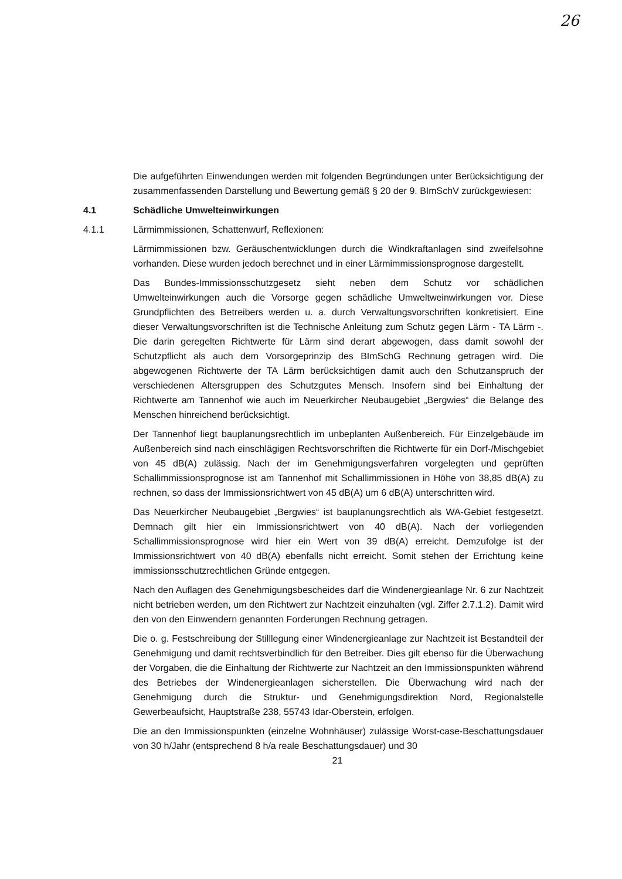26
Die aufgeführten Einwendungen werden mit folgenden Begründungen unter Berücksichtigung der zusammenfassenden Darstellung und Bewertung gemäß § 20 der 9. BImSchV zurückgewiesen:
4.1 Schädliche Umwelteinwirkungen
4.1.1 Lärmimmissionen, Schattenwurf, Reflexionen:
Lärmimmissionen bzw. Geräuschentwicklungen durch die Windkraftanlagen sind zweifelsohne vorhanden. Diese wurden jedoch berechnet und in einer Lärmimmissionsprognose dargestellt.
Das Bundes-Immissionsschutzgesetz sieht neben dem Schutz vor schädlichen Umwelteinwirkungen auch die Vorsorge gegen schädliche Umweltweinwirkungen vor. Diese Grundpflichten des Betreibers werden u. a. durch Verwaltungsvorschriften konkretisiert. Eine dieser Verwaltungsvorschriften ist die Technische Anleitung zum Schutz gegen Lärm - TA Lärm -. Die darin geregelten Richtwerte für Lärm sind derart abgewogen, dass damit sowohl der Schutzpflicht als auch dem Vorsorgeprinzip des BImSchG Rechnung getragen wird. Die abgewogenen Richtwerte der TA Lärm berücksichtigen damit auch den Schutzanspruch der verschiedenen Altersgruppen des Schutzgutes Mensch. Insofern sind bei Einhaltung der Richtwerte am Tannenhof wie auch im Neuerkircher Neubaugebiet „Bergwies“ die Belange des Menschen hinreichend berücksichtigt.
Der Tannenhof liegt bauplanungsrechtlich im unbeplanten Außenbereich. Für Einzelgebäude im Außenbereich sind nach einschlägigen Rechtsvorschriften die Richtwerte für ein Dorf-/Mischgebiet von 45 dB(A) zulässig. Nach der im Genehmigungsverfahren vorgelegten und geprüften Schallimmissionsprognose ist am Tannenhof mit Schallimmissionen in Höhe von 38,85 dB(A) zu rechnen, so dass der Immissionsrichtwert von 45 dB(A) um 6 dB(A) unterschritten wird.
Das Neuerkircher Neubaugebiet „Bergwies“ ist bauplanungsrechtlich als WA-Gebiet festgesetzt. Demnach gilt hier ein Immissionsrichtwert von 40 dB(A). Nach der vorliegenden Schallimmissionsprognose wird hier ein Wert von 39 dB(A) erreicht. Demzufolge ist der Immissionsrichtwert von 40 dB(A) ebenfalls nicht erreicht. Somit stehen der Errichtung keine immissionsschutzrechtlichen Gründe entgegen.
Nach den Auflagen des Genehmigungsbescheides darf die Windenergieanlage Nr. 6 zur Nachtzeit nicht betrieben werden, um den Richtwert zur Nachtzeit einzuhalten (vgl. Ziffer 2.7.1.2). Damit wird den von den Einwendern genannten Forderungen Rechnung getragen.
Die o. g. Festschreibung der Stilllegung einer Windenergieanlage zur Nachtzeit ist Bestandteil der Genehmigung und damit rechtsverbindlich für den Betreiber. Dies gilt ebenso für die Überwachung der Vorgaben, die die Einhaltung der Richtwerte zur Nachtzeit an den Immissionspunkten während des Betriebes der Windenergieanlagen sicherstellen. Die Überwachung wird nach der Genehmigung durch die Struktur- und Genehmigungsdirektion Nord, Regionalstelle Gewerbeaufsicht, Hauptstraße 238, 55743 Idar-Oberstein, erfolgen.
Die an den Immissionspunkten (einzelne Wohnhäuser) zulässige Worst-case-Beschattungsdauer von 30 h/Jahr (entsprechend 8 h/a reale Beschattungsdauer) und 30
21